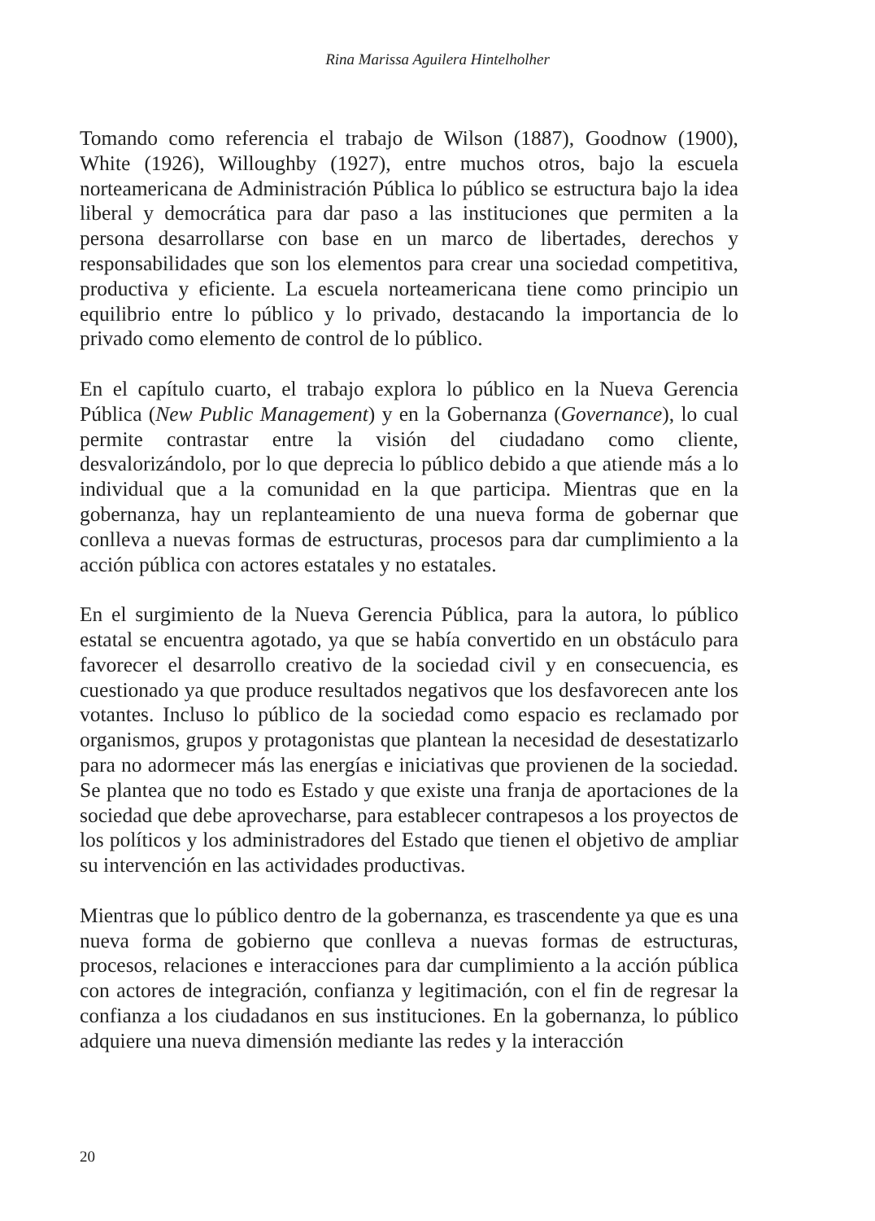Rina Marissa Aguilera Hintelholher
Tomando como referencia el trabajo de Wilson (1887), Goodnow (1900), White (1926), Willoughby (1927), entre muchos otros, bajo la escuela norteamericana de Administración Pública lo público se estructura bajo la idea liberal y democrática para dar paso a las instituciones que permiten a la persona desarrollarse con base en un marco de libertades, derechos y responsabilidades que son los elementos para crear una sociedad competitiva, productiva y eficiente. La escuela norteamericana tiene como principio un equilibrio entre lo público y lo privado, destacando la importancia de lo privado como elemento de control de lo público.
En el capítulo cuarto, el trabajo explora lo público en la Nueva Gerencia Pública (New Public Management) y en la Gobernanza (Governance), lo cual permite contrastar entre la visión del ciudadano como cliente, desvalorizándolo, por lo que deprecia lo público debido a que atiende más a lo individual que a la comunidad en la que participa. Mientras que en la gobernanza, hay un replanteamiento de una nueva forma de gobernar que conlleva a nuevas formas de estructuras, procesos para dar cumplimiento a la acción pública con actores estatales y no estatales.
En el surgimiento de la Nueva Gerencia Pública, para la autora, lo público estatal se encuentra agotado, ya que se había convertido en un obstáculo para favorecer el desarrollo creativo de la sociedad civil y en consecuencia, es cuestionado ya que produce resultados negativos que los desfavorecen ante los votantes. Incluso lo público de la sociedad como espacio es reclamado por organismos, grupos y protagonistas que plantean la necesidad de desestatizarlo para no adormecer más las energías e iniciativas que provienen de la sociedad. Se plantea que no todo es Estado y que existe una franja de aportaciones de la sociedad que debe aprovecharse, para establecer contrapesos a los proyectos de los políticos y los administradores del Estado que tienen el objetivo de ampliar su intervención en las actividades productivas.
Mientras que lo público dentro de la gobernanza, es trascendente ya que es una nueva forma de gobierno que conlleva a nuevas formas de estructuras, procesos, relaciones e interacciones para dar cumplimiento a la acción pública con actores de integración, confianza y legitimación, con el fin de regresar la confianza a los ciudadanos en sus instituciones. En la gobernanza, lo público adquiere una nueva dimensión mediante las redes y la interacción
20